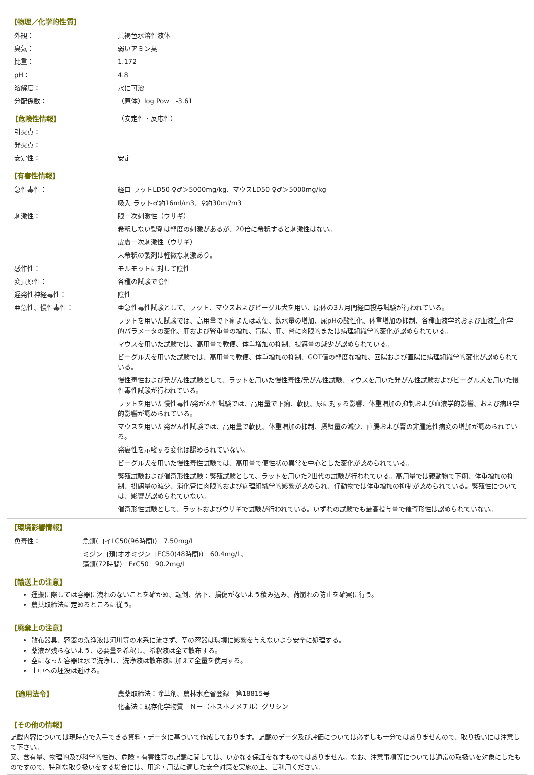【物理／化学的性質】
| 外観： | 黄褐色水溶性液体 |
| 臭気： | 弱いアミン臭 |
| 比重： | 1.172 |
| pH： | 4.8 |
| 溶解度： | 水に可溶 |
| 分配係数： | （原体）log Pow＝-3.61 |
| 【危険性情報】 | （安定性・反応性） |
| 引火点： | |
| 発火点： | |
| 安定性： | 安定 |
【有害性情報】
| 急性毒性： | 経口 ラットLD50 ♀♂＞5000mg/kg、マウスLD50 ♀♂＞5000mg/kg |
| | 吸入 ラット♂約16ml/m3、♀約30ml/m3 |
| 刺激性： | 眼一次刺激性（ウサギ） |
| | 希釈しない製剤は軽度の刺激があるが、20倍に希釈すると刺激性はない。 |
| | 皮膚一次刺激性（ウサギ） |
| | 未希釈の製剤は軽微な刺激あり。 |
| 感作性： | モルモットに対して陰性 |
| 変異原性： | 各種の試験で陰性 |
| 遅発性神経毒性： | 陰性 |
| 亜急性、慢性毒性： | 亜急性毒性試験として、ラット、マウスおよびビーグル犬を用い、原体の3カ月間経口投与試験が行われている。 |
| | ラットを用いた試験では、高用量で下痢または軟便、飲水量の増加、尿pHの酸性化、体重増加の抑制、各種血液学的および血液生化学的パラメータの変化、肝および腎重量の増加、盲腸、肝、腎に肉眼的または病理組織学的変化が認められている。 |
| | マウスを用いた試験では、高用量で軟便、体重増加の抑制、摂餌量の減少が認められている。 |
| | ビーグル犬を用いた試験では、高用量で軟便、体重増加の抑制、GOT値の軽度な増加、回腸および直腸に病理組織学的変化が認められている。 |
| | 慢性毒性および発がん性試験として、ラットを用いた慢性毒性/発がん性試験、マウスを用いた発がん性試験およびビーグル犬を用いた慢性毒性試験が行われている。 |
| | ラットを用いた慢性毒性/発がん性試験では、高用量で下痢、軟便、尿に対する影響、体重増加の抑制および血液学的影響、および病理学的影響が認められている。 |
| | マウスを用いた発がん性試験では、高用量で軟便、体重増加の抑制、摂餌量の減少、直腸および腎の非腫瘍性病変の増加が認められている。 |
| | 発癌性を示唆する変化は認められていない。 |
| | ビーグル犬を用いた慢性毒性試験では、高用量で便性状の異常を中心とした変化が認められている。 |
| | 繁殖試験および催奇形性試験：繁殖試験として、ラットを用いた2世代の試験が行われている。高用量では親動物で下痢、体重増加の抑制、摂餌量の減少、消化管に肉眼的および病理組織学的影響が認められ、仔動物では体重増加の抑制が認められている。繁殖性については、影響が認められていない。 |
| | 催奇形性試験として、ラットおよびウサギで試験が行われている。いずれの試験でも最高投与量で催奇形性は認められていない。 |
【環境影響情報】
| 魚毒性： | 魚類(コイLC50(96時間)) 7.50mg/L |
| | ミジンコ類(オオミジンコEC50(48時間)) 60.4mg/L、 藻類(72時間) ErC50 90.2mg/L |
【輸送上の注意】
運搬に際しては容器に洩れのないことを確かめ、転倒、落下、損傷がないよう積み込み、荷崩れの防止を確実に行う。
農薬取締法に定めるところに従う。
【廃棄上の注意】
散布器具、容器の洗浄液は河川等の水系に流さず、空の容器は環境に影響を与えないよう安全に処理する。
薬液が残らないよう、必要量を希釈し、希釈液は全て散布する。
空になった容器は水で洗浄し、洗浄液は散布液に加えて全量を使用する。
土中への埋没は避ける。
| 【適用法令】 | 農薬取締法：除草剤、農林水産省登録 第18815号 |
| | 化審法：既存化学物質 Ｎ－（ホスホノメチル）グリシン |
【その他の情報】
記載内容については現時点で入手できる資料・データに基づいて作成しております。記載のデータ及び評価については必ずしも十分ではありませんので、取り扱いには注意して下さい。
又、含有量、物理的及び科学的性質、危険・有害性等の記載に関しては、いかなる保証をなすものではありません。なお、注意事項等については通常の取扱いを対象にしたものですので、特別な取り扱いをする場合には、用途・用法に適した安全対策を実施の上、ご利用ください。